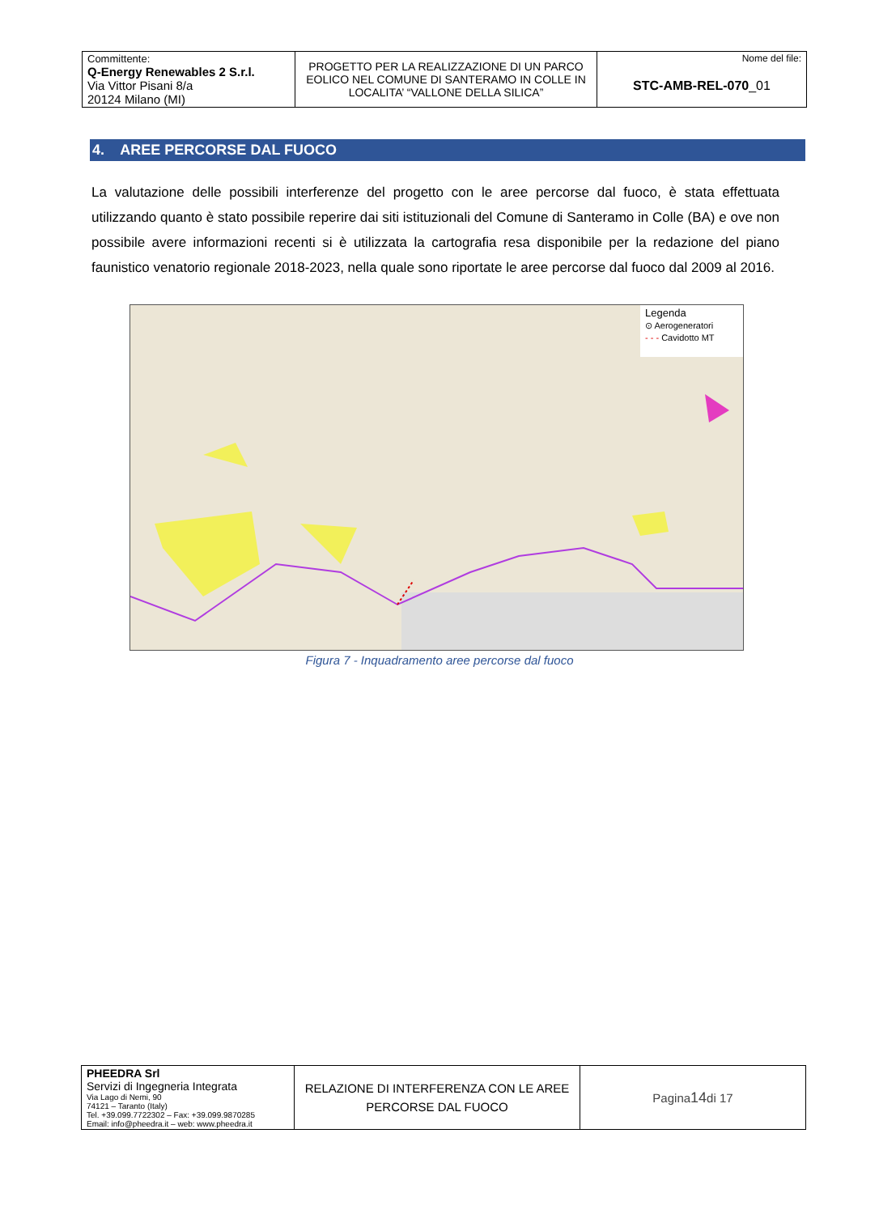| Committente: Q-Energy Renewables 2 S.r.l. Via Vittor Pisani 8/a 20124 Milano (MI) | PROGETTO PER LA REALIZZAZIONE DI UN PARCO EOLICO NEL COMUNE DI SANTERAMO IN COLLE IN LOCALITA’ “VALLONE DELLA SILICA” | Nome del file: STC-AMB-REL-070 _01 |
4. AREE PERCORSE DAL FUOCO
La valutazione delle possibili interferenze del progetto con le aree percorse dal fuoco, è stata effettuata utilizzando quanto è stato possibile reperire dai siti istituzionali del Comune di Santeramo in Colle (BA) e ove non possibile avere informazioni recenti si è utilizzata la cartografia resa disponibile per la redazione del piano faunistico venatorio regionale 2018-2023, nella quale sono riportate le aree percorse dal fuoco dal 2009 al 2016.
Legenda
⊙ Aerogeneratori
- - - Cavidotto MT
Figura 7 - Inquadramento aree percorse dal fuoco
| PHEEDRA Srl Servizi di Ingegneria Integrata Via Lago di Nemi, 90 74121 – Taranto (Italy) Tel. +39.099.7722302 – Fax: +39.099.9870285 Email: info@pheedra.it – web: www.pheedra.it | RELAZIONE DI INTERFERENZA CON LE AREE PERCORSE DAL FUOCO | Pagina 14 di 17 |